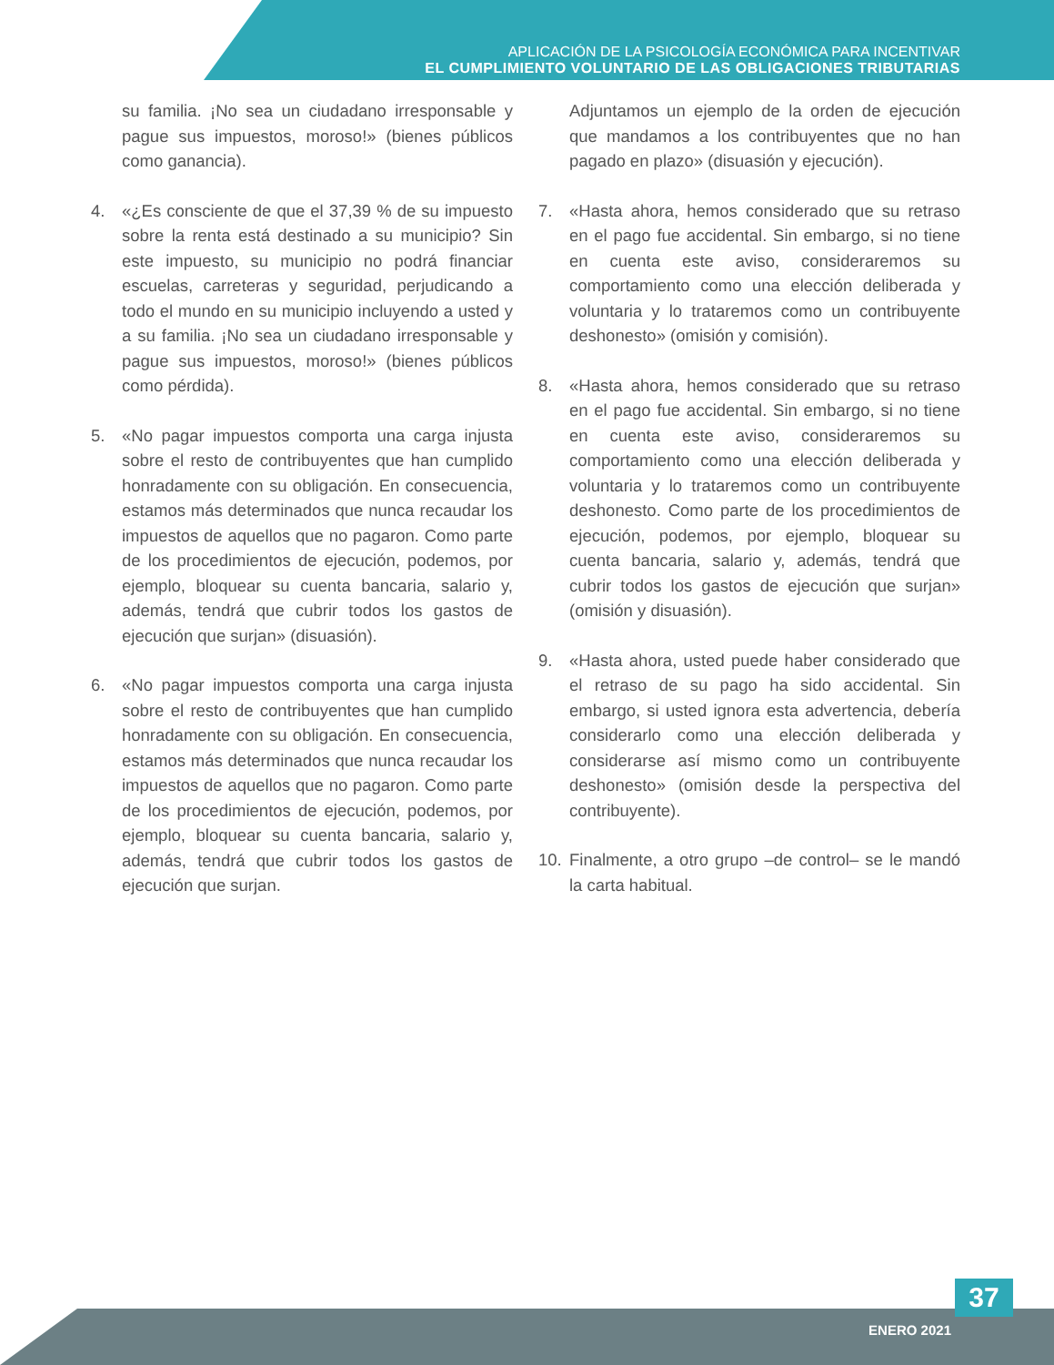APLICACIÓN DE LA PSICOLOGÍA ECONÓMICA PARA INCENTIVAR
EL CUMPLIMIENTO VOLUNTARIO DE LAS OBLIGACIONES TRIBUTARIAS
su familia. ¡No sea un ciudadano irresponsable y pague sus impuestos, moroso!» (bienes públicos como ganancia).
4. «¿Es consciente de que el 37,39 % de su impuesto sobre la renta está destinado a su municipio? Sin este impuesto, su municipio no podrá financiar escuelas, carreteras y seguridad, perjudicando a todo el mundo en su municipio incluyendo a usted y a su familia. ¡No sea un ciudadano irresponsable y pague sus impuestos, moroso!» (bienes públicos como pérdida).
5. «No pagar impuestos comporta una carga injusta sobre el resto de contribuyentes que han cumplido honradamente con su obligación. En consecuencia, estamos más determinados que nunca recaudar los impuestos de aquellos que no pagaron. Como parte de los procedimientos de ejecución, podemos, por ejemplo, bloquear su cuenta bancaria, salario y, además, tendrá que cubrir todos los gastos de ejecución que surjan» (disuasión).
6. «No pagar impuestos comporta una carga injusta sobre el resto de contribuyentes que han cumplido honradamente con su obligación. En consecuencia, estamos más determinados que nunca recaudar los impuestos de aquellos que no pagaron. Como parte de los procedimientos de ejecución, podemos, por ejemplo, bloquear su cuenta bancaria, salario y, además, tendrá que cubrir todos los gastos de ejecución que surjan.
Adjuntamos un ejemplo de la orden de ejecución que mandamos a los contribuyentes que no han pagado en plazo» (disuasión y ejecución).
7. «Hasta ahora, hemos considerado que su retraso en el pago fue accidental. Sin embargo, si no tiene en cuenta este aviso, consideraremos su comportamiento como una elección deliberada y voluntaria y lo trataremos como un contribuyente deshonesto» (omisión y comisión).
8. «Hasta ahora, hemos considerado que su retraso en el pago fue accidental. Sin embargo, si no tiene en cuenta este aviso, consideraremos su comportamiento como una elección deliberada y voluntaria y lo trataremos como un contribuyente deshonesto. Como parte de los procedimientos de ejecución, podemos, por ejemplo, bloquear su cuenta bancaria, salario y, además, tendrá que cubrir todos los gastos de ejecución que surjan» (omisión y disuasión).
9. «Hasta ahora, usted puede haber considerado que el retraso de su pago ha sido accidental. Sin embargo, si usted ignora esta advertencia, debería considerarlo como una elección deliberada y considerarse así mismo como un contribuyente deshonesto» (omisión desde la perspectiva del contribuyente).
10. Finalmente, a otro grupo –de control– se le mandó la carta habitual.
ENERO 2021
37